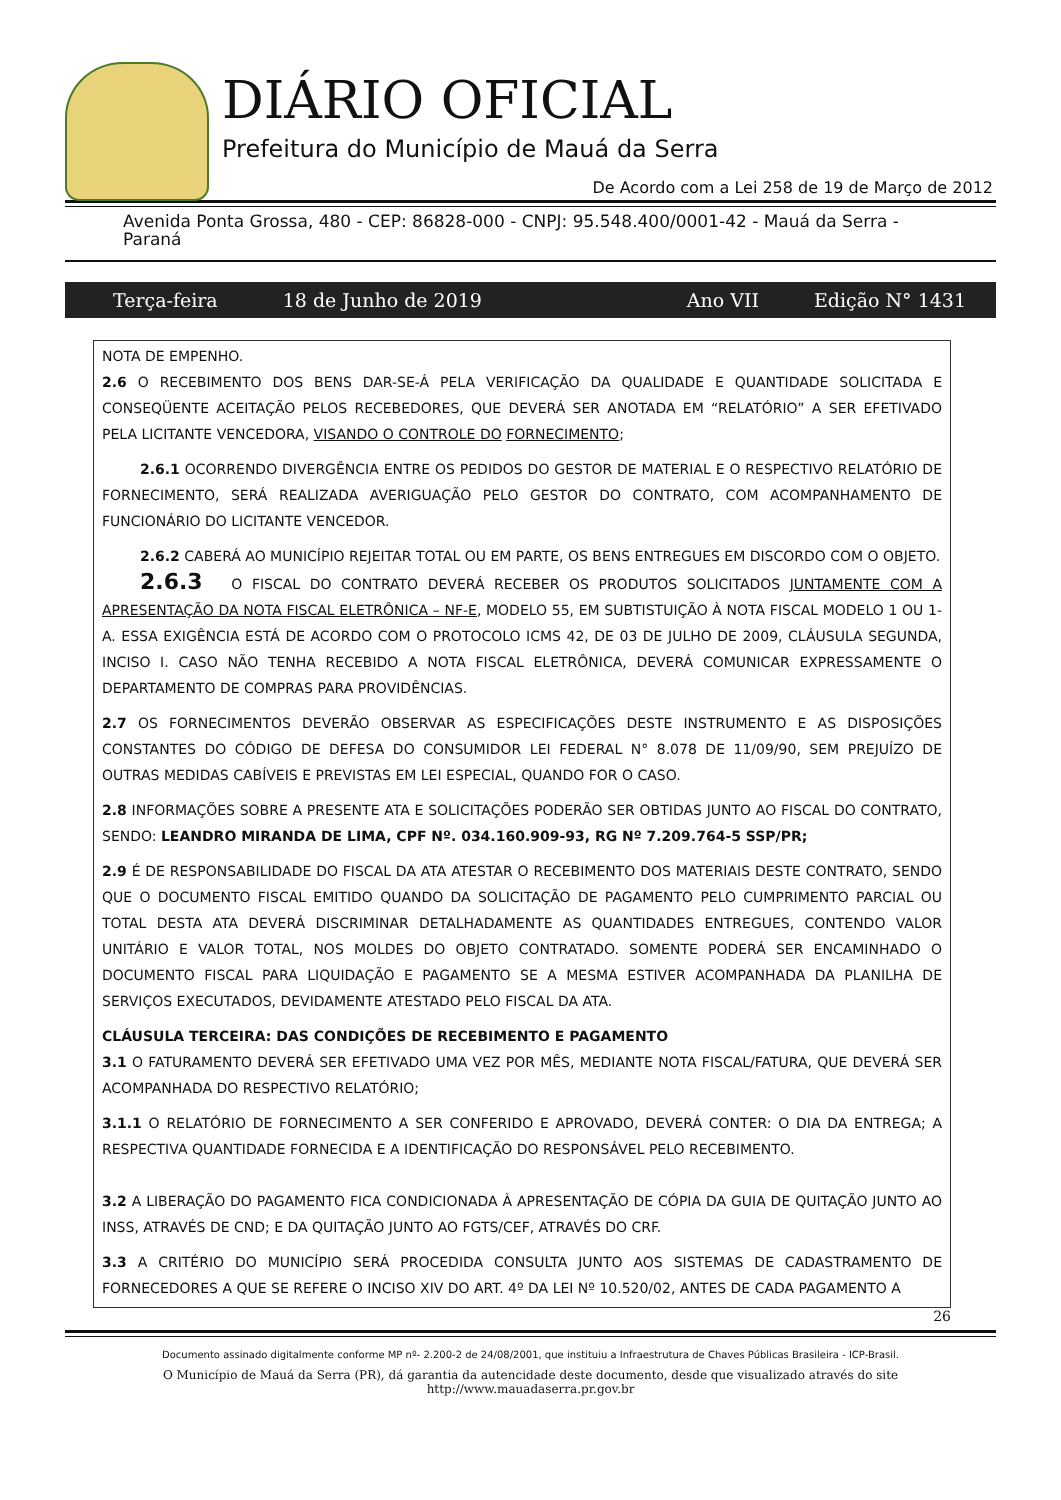DIÁRIO OFICIAL
Prefeitura do Município de Mauá da Serra
De Acordo com a Lei 258 de 19 de Março de 2012
Avenida Ponta Grossa, 480 - CEP: 86828-000 - CNPJ: 95.548.400/0001-42 - Mauá da Serra - Paraná
Terça-feira 18 de Junho de 2019 Ano VII Edição N° 1431
NOTA DE EMPENHO.
2.6 O RECEBIMENTO DOS BENS DAR-SE-Á PELA VERIFICAÇÃO DA QUALIDADE E QUANTIDADE SOLICITADA E CONSEQÜENTE ACEITAÇÃO PELOS RECEBEDORES, QUE DEVERÁ SER ANOTADA EM “RELATÓRIO” A SER EFETIVADO PELA LICITANTE VENCEDORA, VISANDO O CONTROLE DO FORNECIMENTO;
2.6.1 OCORRENDO DIVERGÊNCIA ENTRE OS PEDIDOS DO GESTOR DE MATERIAL E O RESPECTIVO RELATÓRIO DE FORNECIMENTO, SERÁ REALIZADA AVERIGUAÇÃO PELO GESTOR DO CONTRATO, COM ACOMPANHAMENTO DE FUNCIONÁRIO DO LICITANTE VENCEDOR.
2.6.2 CABERÁ AO MUNICÍPIO REJEITAR TOTAL OU EM PARTE, OS BENS ENTREGUES EM DISCORDO COM O OBJETO.
2.6.3 O FISCAL DO CONTRATO DEVERÁ RECEBER OS PRODUTOS SOLICITADOS JUNTAMENTE COM A APRESENTAÇÃO DA NOTA FISCAL ELETRÔNICA – NF-E, MODELO 55, EM SUBTISTUIÇÃO À NOTA FISCAL MODELO 1 OU 1-A. ESSA EXIGÊNCIA ESTÁ DE ACORDO COM O PROTOCOLO ICMS 42, DE 03 DE JULHO DE 2009, CLÁUSULA SEGUNDA, INCISO I. CASO NÃO TENHA RECEBIDO A NOTA FISCAL ELETRÔNICA, DEVERÁ COMUNICAR EXPRESSAMENTE O DEPARTAMENTO DE COMPRAS PARA PROVIDÊNCIAS.
2.7 OS FORNECIMENTOS DEVERÃO OBSERVAR AS ESPECIFICAÇÕES DESTE INSTRUMENTO E AS DISPOSIÇÕES CONSTANTES DO CÓDIGO DE DEFESA DO CONSUMIDOR LEI FEDERAL N° 8.078 DE 11/09/90, SEM PREJUÍZO DE OUTRAS MEDIDAS CABÍVEIS E PREVISTAS EM LEI ESPECIAL, QUANDO FOR O CASO.
2.8 INFORMAÇÕES SOBRE A PRESENTE ATA E SOLICITAÇÕES PODERÃO SER OBTIDAS JUNTO AO FISCAL DO CONTRATO, SENDO: LEANDRO MIRANDA DE LIMA, CPF Nº. 034.160.909-93, RG Nº 7.209.764-5 SSP/PR;
2.9 É DE RESPONSABILIDADE DO FISCAL DA ATA ATESTAR O RECEBIMENTO DOS MATERIAIS DESTE CONTRATO, SENDO QUE O DOCUMENTO FISCAL EMITIDO QUANDO DA SOLICITAÇÃO DE PAGAMENTO PELO CUMPRIMENTO PARCIAL OU TOTAL DESTA ATA DEVERÁ DISCRIMINAR DETALHADAMENTE AS QUANTIDADES ENTREGUES, CONTENDO VALOR UNITÁRIO E VALOR TOTAL, NOS MOLDES DO OBJETO CONTRATADO. SOMENTE PODERÁ SER ENCAMINHADO O DOCUMENTO FISCAL PARA LIQUIDAÇÃO E PAGAMENTO SE A MESMA ESTIVER ACOMPANHADA DA PLANILHA DE SERVIÇOS EXECUTADOS, DEVIDAMENTE ATESTADO PELO FISCAL DA ATA.
CLÁUSULA TERCEIRA: DAS CONDIÇÕES DE RECEBIMENTO E PAGAMENTO
3.1 O FATURAMENTO DEVERÁ SER EFETIVADO UMA VEZ POR MÊS, MEDIANTE NOTA FISCAL/FATURA, QUE DEVERÁ SER ACOMPANHADA DO RESPECTIVO RELATÓRIO;
3.1.1 O RELATÓRIO DE FORNECIMENTO A SER CONFERIDO E APROVADO, DEVERÁ CONTER: O DIA DA ENTREGA; A RESPECTIVA QUANTIDADE FORNECIDA E A IDENTIFICAÇÃO DO RESPONSÁVEL PELO RECEBIMENTO.
3.2 A LIBERAÇÃO DO PAGAMENTO FICA CONDICIONADA À APRESENTAÇÃO DE CÓPIA DA GUIA DE QUITAÇÃO JUNTO AO INSS, ATRAVÉS DE CND; E DA QUITAÇÃO JUNTO AO FGTS/CEF, ATRAVÉS DO CRF.
3.3 A CRITÉRIO DO MUNICÍPIO SERÁ PROCEDIDA CONSULTA JUNTO AOS SISTEMAS DE CADASTRAMENTO DE FORNECEDORES A QUE SE REFERE O INCISO XIV DO ART. 4º DA LEI Nº 10.520/02, ANTES DE CADA PAGAMENTO A
26
Documento assinado digitalmente conforme MP nº- 2.200-2 de 24/08/2001, que instituiu a Infraestrutura de Chaves Públicas Brasileira - ICP-Brasil.
O Município de Mauá da Serra (PR), dá garantia da autencidade deste documento, desde que visualizado através do site
http://www.mauadaserra.pr.gov.br